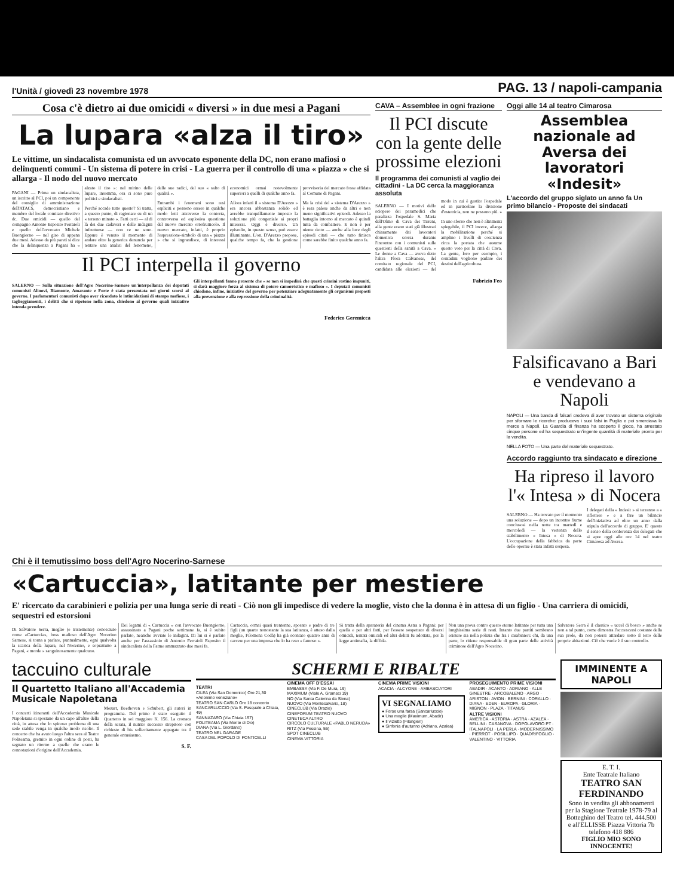l'Unità / giovedì 23 novembre 1978 PAG. 13 / napoli-campania
Cosa c'è dietro ai due omicidi « diversi » in due mesi a Pagani
La lupara «alza il tiro»
Le vittime, un sindacalista comunista ed un avvocato esponente della DC, non erano mafiosi o delinquenti comuni - Un sistema di potere in crisi - La guerra per il controllo di una « piazza » che si allarga - Il nodo del nuovo mercato
PAGANI — Prima un sindacalista, un iscritto al PCI, poi un componente del consiglio di amministrazione dell'ATACS, democristiano e membro del locale comitato direttivo dc. Due omicidi — quello del compagno Antonio Esposito Ferraioli e quello dell'avvocato Michele Buongiorno — nel giro di appena due mesi. Adesso da più pareti si dice che la delinquenza a Pagani ha « alzato il tiro »: nel mirino delle lupare, insomma, ora ci sono pure politici e sindacalisti.
Perché accade tutto questo? Si tratta, a questo punto, di ragionare su di un « terreno minato ». Fatti certi — al di là dei due cadaveri e delle indagini infruttuose — non ce ne sono. Eppure è venuto il momento di andare oltre la generica denuncia per tentare una analisi del fenomeno, delle sue radici, del suo « salto di qualità ».
Entrambi i fenomeni sono resi espliciti e possono essere in qualche modo letti attraverso la contorta, controversa ed esplosiva questione del nuovo mercato ortofrutticolo. Il nuovo mercato, infatti, è proprio l'espressione-simbolo di una « piazza » che si ingrandisce, di interessi economici ormai notevolmente superiori a quelli di qualche anno fa.
Allora infatti il « sistema D'Arezzo » era ancora abbastanza solido ed avrebbe tranquillamente imposto la soluzione più congeniale ai propri interessi. Oggi è diverso. Un episodio, in questo senso, può essere illuminante. L'on. D'Arezzo propose, qualche tempo fa, che la gestione provvisoria del mercato fosse affidata al Comune di Pagani.
Ma la crisi del « sistema D'Arezzo » è resa palese anche da altri e non meno significativi episodi. Adesso la battaglia intorno al mercato è quindi tutta da combattere. E non è per niente detto — anche alla luce degli episodi citati — che tutto finisca come sarebbe finito qualche anno fa.
Il PCI interpella il governo
SALERNO — Sulla situazione dell'Agro Nocerino-Sarnese un'interpellanza dei deputati comunisti Alinovi, Biamonte, Amarante e Forte è stata presentata nei giorni scorsi al governo. I parlamentari comunisti dopo aver ricordato le intimidazioni di stampo mafioso, i taglieggiamenti, i delitti che si ripetono nella zona, chiedono al governo quali iniziative intenda prendere.
Gli interpellanti fanno presente che « se non si impedirà che questi crimini restino impuniti, si darà maggiore forza al sistema di potere camorristico e mafioso ». I deputati comunisti chiedono, infine, iniziative del governo per potenziare adeguatamente gli organismi preposti alla prevenzione e alla repressione della criminalità.
Federico Geremicca
CAVA – Assemblee in ogni frazione
Il PCI discute con la gente delle prossime elezioni
Il programma dei comunisti al vaglio dei cittadini - La DC cerca la maggioranza assoluta
SALERNO — I motivi dello sciopero dei paramedici che paralizza l'ospedale S. Maria dell'Olmo di Cava dei Tirreni, alla gente erano stati già illustrati chiaramente dai lavoratori domenica scorsa durante l'incontro con i comunisti sulle questioni della sanità a Cava. « Le donne a Cava — aveva detto l'altra Flora Calvanese, del comitato regionale del PCI, candidata alle elezioni — del modo in cui è gestito l'ospedale ed in particolare la divisione d'ostetricia, non ne possono più. »
In uno sforzo che non è altrimenti spiegabile, il PCI invece, allarga la mobilitazione perché si amplino i livelli di coscienza circa la portata che assume questo voto per la città di Cava. La gente, loro per esempio, i contadini vogliono parlare dei destini dell'agricoltura.
Fabrizio Feo
Oggi alle 14 al teatro Cimarosa
Assemblea nazionale ad Aversa dei lavoratori «Indesit»
L'accordo del gruppo siglato un anno fa Un primo bilancio - Proposte dei sindacati
Falsificavano a Bari e vendevano a Napoli
NAPOLI — Una banda di falsari credeva di aver trovato un sistema originale per sfornare le ricerche: produceva i suoi falsi in Puglia e poi smerciava la merce a Napoli. La Guardia di finanza ha scoperto il gioco, ha arrestato cinque persone ed ha sequestrato un'ingente quantità di materiale pronto per la vendita.
NELLA FOTO — Una parte del materiale sequestrato.
Accordo raggiunto tra sindacato e direzione
Ha ripreso il lavoro l'« Intesa » di Nocera
SALERNO — Ha trovato per il momento una soluzione — dopo un incontro fiume conclusosi nella notte tra martedì e mercoledì — la vertenza dello stabilimento « Intesa » di Nocera. L'occupazione della fabbrica da parte delle operaie è stata infatti sospesa.
I delegati della « Indesit » si terranno a « riflettere » e a fare un bilancio dell'iniziativa ad oltre un anno dalla stipula dell'accordo di gruppo. E' questo il senso della conferenza dei delegati che si apre oggi alle ore 14 nel teatro Cimarosa ad Aversa.
Chi è il temutissimo boss dell'Agro Nocerino-Sarnese
«Cartuccia», latitante per mestiere
E' ricercato da carabinieri e polizia per una lunga serie di reati - Ciò non gli impedisce di vedere la moglie, visto che la donna è in attesa di un figlio - Una carriera di omicidi, sequestri ed estorsioni
Di Salvatore Serra, meglio (e tristemente) conosciuto come «Cartuccia», boss mafioso dell'Agro Nocerino Sarnese, si torna a parlare, puntualmente, ogni qualvolta la scarica della lupara, nel Nocerino, e soprattutto a Pagani, « morde » sanguinosamente qualcuno.
Dei legami di « Cartuccia » con l'avvocato Buongiorno, assassinato a Pagani poche settimane fa, si è subito parlato, neanche avviate le indagini. Di lui si è parlato anche per l'assassinio di Antonio Ferraioli Esposito il sindacalista della Fatme ammazzato due mesi fa.
Cartuccia, ormai quasi trentenne, sposato e padre di tre figli (un quarto nonostante la sua latitanza, è atteso dalla moglie, Filomena Codà) ha già scontato quattro anni di carcere per una impresa che lo ha reso « famoso ».
Si tratta della sparatoria del cinema Astra a Pagani: per quella e per altri fatti, per l'essere sospettato di diversi omicidi, tentati omicidi ed altri delitti fu adottata, per la legge antimafia, la diffida.
Non una prova contro questo eterno latitante per tutta una lunghissima serie di reati. Intanto due partiti sembrano esistere sia nella polizia che fra i carabinieri: chi, da una parte, lo ritiene responsabile di gran parte delle attività criminose dell'Agro Nocerino.
Salvatore Serra è il classico « uccel di bosco » anche se non a tal punto, come dimostra l'accrescersi costante della sua prole, da non potersi attardare sotto il tetto delle proprie abitazioni. Ciò che vuole è il suo controllo.
taccuino culturale
Il Quartetto Italiano all'Accademia Musicale Napoletana
I concerti itineranti dell'Accademia Musicale Napoletana si spostano da un capo all'altro della città, in attesa che lo spinoso problema di una sede stabile venga in qualche modo risolto. Il concerto che ha avuto luogo l'altra sera al Teatro Politeama, gremito in ogni ordine di posti, ha segnato un ritorno a quelle che erano le connotazioni d'origine dell'Accademia.
Mozart, Beethoven e Schubert, gli autori in programma. Del primo è stato eseguito il Quartetto in sol maggiore K. 156. La cronaca della serata, il nutrito successo strepitoso con richieste di bis sollecitamente appagate tra il generale entusiasmo.
S. F.
SCHERMI E RIBALTE
TEATRI
CILEA (Via San Domenico) Ore 21,30 «Anonimo veneziano»
TEATRO SAN CARLO Ore 18 concerto
SANCARLUCCIO (Via S. Pasquale a Chiaia, 49)
SANNAZARO (Via Chiaia 157)
POLITEAMA (Via Monte di Dio)
DIANA (Via L. Giordano)
TEATRO NEL GARAGE
CASA DEL POPOLO DI PONTICELLI
CINEMA OFF D'ESSAI
EMBASSY (Via F. De Mura, 19)
MAXIMUM (Viale A. Gramsci 19)
NO (Via Santa Caterina da Siena)
NUOVO (Via Montecalvario, 18)
CINECLUB (Via Orazio)
CINEFORUM TEATRO NUOVO
CINETECA ALTRO
CIRCOLO CULTURALE «PABLO NERUDA»
RITZ (Via Pessina, 55)
SPOT CINECLUB
CINEMA VITTORIA
CINEMA PRIME VISIONI
ACACIA · ALCYONE · AMBASCIATORI
VI SEGNALIAMO
● Forse una farsa (Sancarluccio)
● Una moglie (Maximum, Abadir)
● Il vizietto (Filangieri)
● Sinfonia d'autunno (Adriano, Azalea)
PROSEGUIMENTO PRIME VISIONI
ABADIR · ACANTO · ADRIANO · ALLE GINESTRE · ARCOBALENO · ARGO · ARISTON · AVION · BERNINI · CORALLO · DIANA · EDEN · EUROPA · GLORIA · MIGNON · PLAZA · TITANUS
ALTRE VISIONI
AMERICA · ASTORIA · ASTRA · AZALEA · BELLINI · CASANOVA · DOPOLAVORO PT · ITALNAPOLI · LA PERLA · MODERNISSIMO · PIERROT · POSILLIPO · QUADRIFOGLIO · VALENTINO · VITTORIA
IMMINENTE A NAPOLI
E. T. I.
Ente Teatrale Italiano
TEATRO SAN FERDINANDO
Sono in vendita gli abbonamenti per la Stagione Teatrale 1978-79 al Botteghino del Teatro tel. 444.500 e all'ELLISSE Piazza Vittoria 7b telefono 418 886
FIGLIO MIO SONO INNOCENTE!